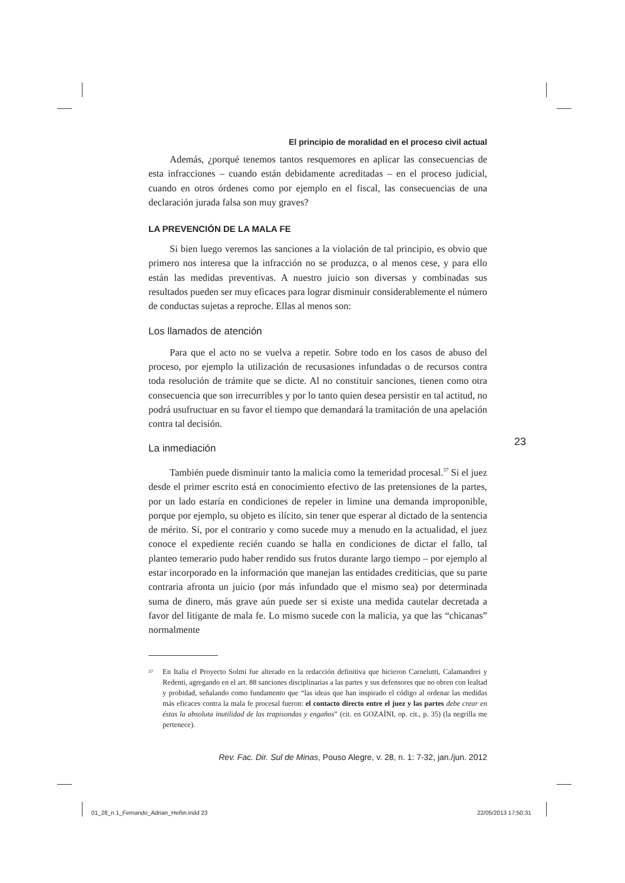El principio de moralidad en el proceso civil actual
Además, ¿porqué tenemos tantos resquemores en aplicar las consecuencias de esta infracciones – cuando están debidamente acreditadas – en el proceso judicial, cuando en otros órdenes como por ejemplo en el fiscal, las consecuencias de una declaración jurada falsa son muy graves?
LA PREVENCIÓN DE LA MALA FE
Si bien luego veremos las sanciones a la violación de tal principio, es obvio que primero nos interesa que la infracción no se produzca, o al menos cese, y para ello están las medidas preventivas. A nuestro juicio son diversas y combinadas sus resultados pueden ser muy eficaces para lograr disminuir considerablemente el número de conductas sujetas a reproche. Ellas al menos son:
Los llamados de atención
Para que el acto no se vuelva a repetir. Sobre todo en los casos de abuso del proceso, por ejemplo la utilización de recusasiones infundadas o de recursos contra toda resolución de trámite que se dicte. Al no constituir sanciones, tienen como otra consecuencia que son irrecurribles y por lo tanto quien desea persistir en tal actitud, no podrá usufructuar en su favor el tiempo que demandará la tramitación de una apelación contra tal decisión.
La inmediación
También puede disminuir tanto la malicia como la temeridad procesal.<sup>37</sup> Si el juez desde el primer escrito está en conocimiento efectivo de las pretensiones de la partes, por un lado estaría en condiciones de repeler in limine una demanda improponible, porque por ejemplo, su objeto es ilícito, sin tener que esperar al dictado de la sentencia de mérito. Si, por el contrario y como sucede muy a menudo en la actualidad, el juez conoce el expediente recién cuando se halla en condiciones de dictar el fallo, tal planteo temerario pudo haber rendido sus frutos durante largo tiempo – por ejemplo al estar incorporado en la información que manejan las entidades crediticias, que su parte contraria afronta un juicio (por más infundado que el mismo sea) por determinada suma de dinero, más grave aún puede ser si existe una medida cautelar decretada a favor del litigante de mala fe. Lo mismo sucede con la malicia, ya que las “chicanas” normalmente
<sup>37</sup>
En Italia el Proyecto Solmi fue alterado en la redacción definitiva que hicieron Carnelutti, Calamandrei y Redenti, agregando en el art. 88 sanciones disciplinarias a las partes y sus defensores que no obren con lealtad y probidad, señalando como fundamento que “las ideas que han inspirado el código al ordenar las medidas más eficaces contra la mala fe procesal fueron: el contacto directo entre el juez y las partes debe crear en éstas la absoluta inutilidad de las trapisondas y engaños” (cit. en GOZAÍNI, op. cit., p. 35) (la negrilla me pertenece).
Rev. Fac. Dir. Sul de Minas, Pouso Alegre, v. 28, n. 1: 7-32, jan./jun. 2012
23
01_28_n.1_Fernando_Adrian_Heñin.indd 23
22/05/2013 17:50:31